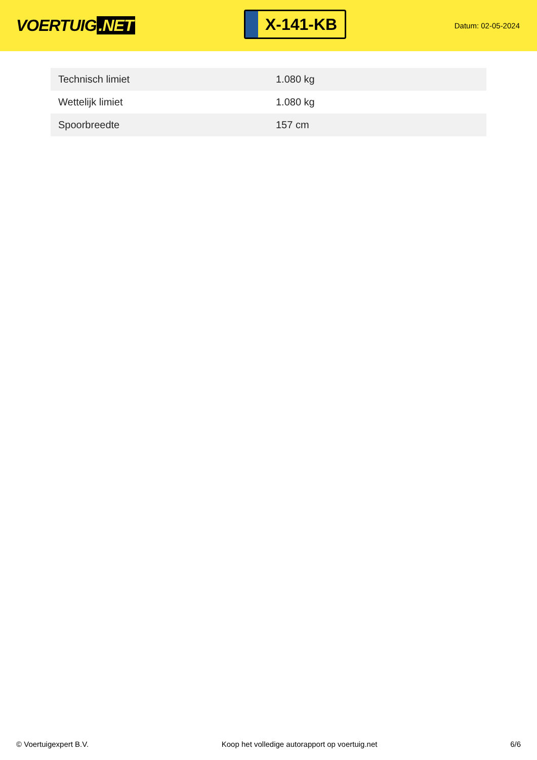VOERTUIG.NET
X-141-KB
Datum: 02-05-2024
| Technisch limiet | 1.080 kg |
| Wettelijk limiet | 1.080 kg |
| Spoorbreedte | 157 cm |
© Voertuigexpert B.V. Koop het volledige autorapport op voertuig.net 6/6